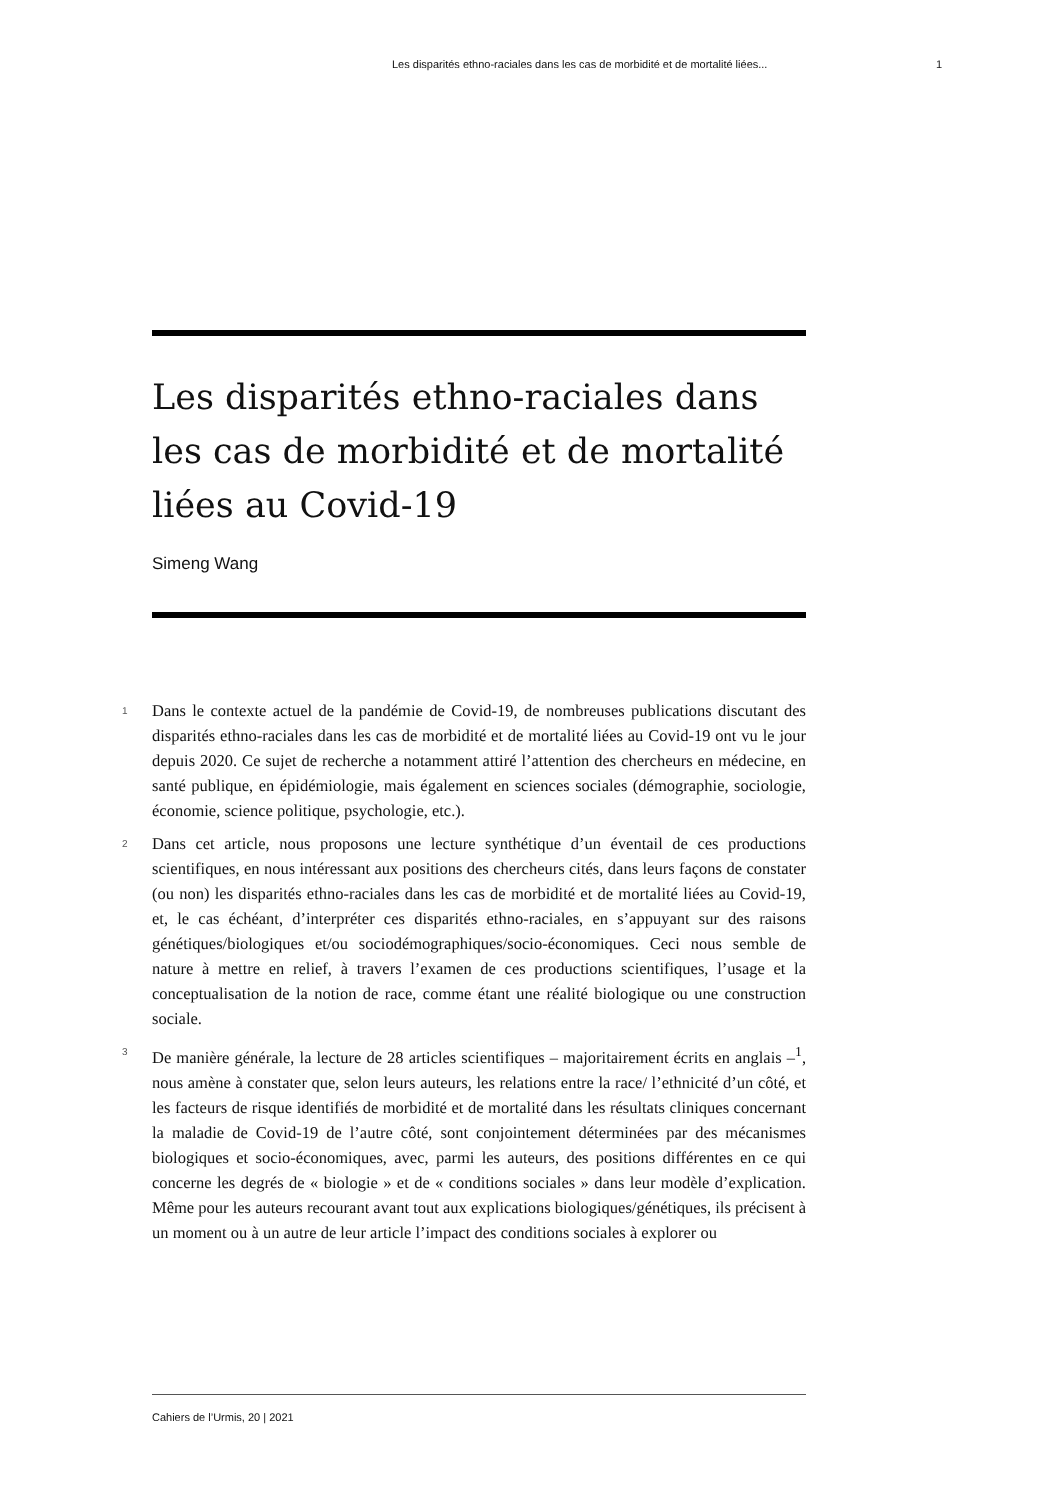Les disparités ethno-raciales dans les cas de morbidité et de mortalité liées... 1
Les disparités ethno-raciales dans les cas de morbidité et de mortalité liées au Covid-19
Simeng Wang
1 Dans le contexte actuel de la pandémie de Covid-19, de nombreuses publications discutant des disparités ethno-raciales dans les cas de morbidité et de mortalité liées au Covid-19 ont vu le jour depuis 2020. Ce sujet de recherche a notamment attiré l’attention des chercheurs en médecine, en santé publique, en épidémiologie, mais également en sciences sociales (démographie, sociologie, économie, science politique, psychologie, etc.).
2 Dans cet article, nous proposons une lecture synthétique d’un éventail de ces productions scientifiques, en nous intéressant aux positions des chercheurs cités, dans leurs façons de constater (ou non) les disparités ethno-raciales dans les cas de morbidité et de mortalité liées au Covid-19, et, le cas échéant, d’interpréter ces disparités ethno-raciales, en s’appuyant sur des raisons génétiques/biologiques et/ou sociodémographiques/socio-économiques. Ceci nous semble de nature à mettre en relief, à travers l’examen de ces productions scientifiques, l’usage et la conceptualisation de la notion de race, comme étant une réalité biologique ou une construction sociale.
3 De manière générale, la lecture de 28 articles scientifiques – majoritairement écrits en anglais –<sup>1</sup>, nous amène à constater que, selon leurs auteurs, les relations entre la race/ l’ethnicité d’un côté, et les facteurs de risque identifiés de morbidité et de mortalité dans les résultats cliniques concernant la maladie de Covid-19 de l’autre côté, sont conjointement déterminées par des mécanismes biologiques et socio-économiques, avec, parmi les auteurs, des positions différentes en ce qui concerne les degrés de « biologie » et de « conditions sociales » dans leur modèle d’explication. Même pour les auteurs recourant avant tout aux explications biologiques/génétiques, ils précisent à un moment ou à un autre de leur article l’impact des conditions sociales à explorer ou
Cahiers de l’Urmis, 20 | 2021